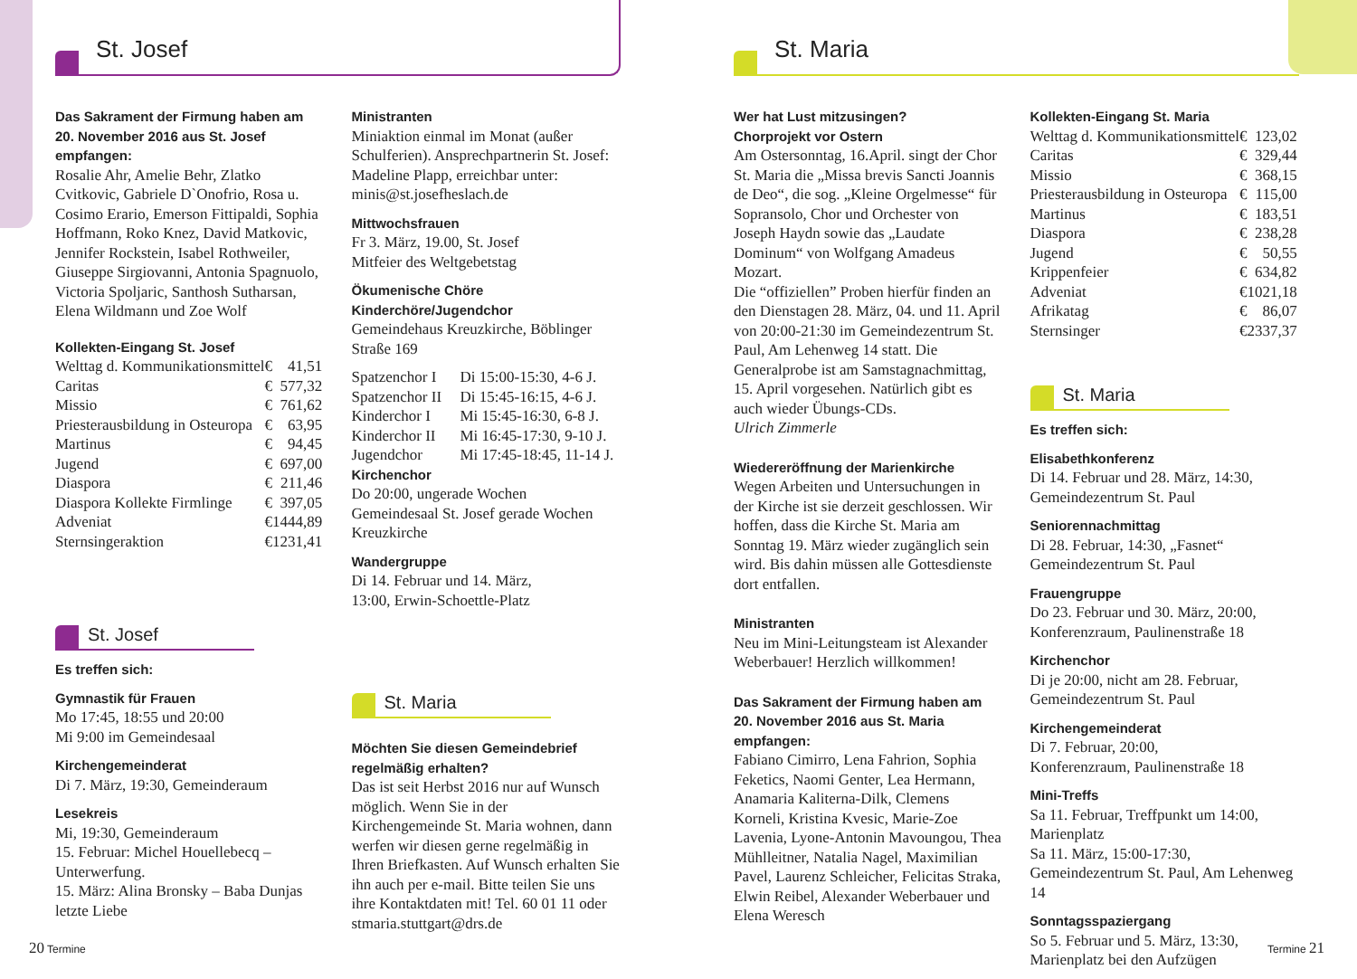St. Josef
Das Sakrament der Firmung haben am 20. November 2016 aus St. Josef empfangen:
Rosalie Ahr, Amelie Behr, Zlatko Cvitkovic, Gabriele D`Onofrio, Rosa u. Cosimo Erario, Emerson Fittipaldi, Sophia Hoffmann, Roko Knez, David Matkovic, Jennifer Rockstein, Isabel Rothweiler, Giuseppe Sirgiovanni, Antonia Spagnuolo, Victoria Spoljaric, Santhosh Sutharsan, Elena Wildmann und Zoe Wolf
Kollekten-Eingang St. Josef
| Welttag d. Kommunikationsmittel | € | 41,51 |
| Caritas | € | 577,32 |
| Missio | € | 761,62 |
| Priesterausbildung in Osteuropa | € | 63,95 |
| Martinus | € | 94,45 |
| Jugend | € | 697,00 |
| Diaspora | € | 211,46 |
| Diaspora Kollekte Firmlinge | € | 397,05 |
| Adveniat | € | 1444,89 |
| Sternsingeraktion | € | 1231,41 |
St. Josef
Es treffen sich:
Gymnastik für Frauen
Mo 17:45, 18:55 und 20:00
Mi 9:00 im Gemeindesaal
Kirchengemeinderat
Di 7. März, 19:30, Gemeinderaum
Lesekreis
Mi, 19:30, Gemeinderaum
15. Februar: Michel Houellebecq – Unterwerfung.
15. März: Alina Bronsky – Baba Dunjas letzte Liebe
Ministranten
Miniaktion einmal im Monat (außer Schulferien). Ansprechpartnerin St. Josef: Madeline Plapp, erreichbar unter: minis@st.josefheslach.de
Mittwochsfrauen
Fr 3. März, 19.00, St. Josef
Mitfeier des Weltgebetstag
Ökumenische Chöre
Kinderchöre/Jugendchor
Gemeindehaus Kreuzkirche, Böblinger Straße 169
| Spatzenchor I | Di 15:00-15:30, 4-6 J. |
| Spatzenchor II | Di 15:45-16:15, 4-6 J. |
| Kinderchor I | Mi 15:45-16:30, 6-8 J. |
| Kinderchor II | Mi 16:45-17:30, 9-10 J. |
| Jugendchor | Mi 17:45-18:45, 11-14 J. |
Kirchenchor
Do 20:00, ungerade Wochen
Gemeindesaal St. Josef gerade Wochen
Kreuzkirche
Wandergruppe
Di 14. Februar und 14. März,
13:00, Erwin-Schoettle-Platz
St. Maria
Möchten Sie diesen Gemeindebrief regelmäßig erhalten?
Das ist seit Herbst 2016 nur auf Wunsch möglich. Wenn Sie in der Kirchengemeinde St. Maria wohnen, dann werfen wir diesen gerne regelmäßig in Ihren Briefkasten. Auf Wunsch erhalten Sie ihn auch per e-mail. Bitte teilen Sie uns ihre Kontaktdaten mit! Tel. 60 01 11 oder stmaria.stuttgart@drs.de
20 Termine
St. Maria
Wer hat Lust mitzusingen?
Chorprojekt vor Ostern
Am Ostersonntag, 16.April. singt der Chor St. Maria die „Missa brevis Sancti Joannis de Deo“, die sog. „Kleine Orgelmesse“ für Sopransolo, Chor und Orchester von Joseph Haydn sowie das „Laudate Dominum“ von Wolfgang Amadeus Mozart.
Die “offiziellen” Proben hierfür finden an den Dienstagen 28. März, 04. und 11. April von 20:00-21:30 im Gemeindezentrum St. Paul, Am Lehenweg 14 statt. Die Generalprobe ist am Samstagnachmittag, 15. April vorgesehen. Natürlich gibt es auch wieder Übungs-CDs.
Ulrich Zimmerle
Wiedereröffnung der Marienkirche
Wegen Arbeiten und Untersuchungen in der Kirche ist sie derzeit geschlossen. Wir hoffen, dass die Kirche St. Maria am Sonntag 19. März wieder zugänglich sein wird. Bis dahin müssen alle Gottesdienste dort entfallen.
Ministranten
Neu im Mini-Leitungsteam ist Alexander Weberbauer! Herzlich willkommen!
Das Sakrament der Firmung haben am 20. November 2016 aus St. Maria empfangen:
Fabiano Cimirro, Lena Fahrion, Sophia Feketics, Naomi Genter, Lea Hermann, Anamaria Kaliterna-Dilk, Clemens Korneli, Kristina Kvesic, Marie-Zoe Lavenia, Lyone-Antonin Mavoungou, Thea Mühlleitner, Natalia Nagel, Maximilian Pavel, Laurenz Schleicher, Felicitas Straka, Elwin Reibel, Alexander Weberbauer und Elena Weresch
Kollekten-Eingang St. Maria
| Welttag d. Kommunikationsmittel | € | 123,02 |
| Caritas | € | 329,44 |
| Missio | € | 368,15 |
| Priesterausbildung in Osteuropa | € | 115,00 |
| Martinus | € | 183,51 |
| Diaspora | € | 238,28 |
| Jugend | € | 50,55 |
| Krippenfeier | € | 634,82 |
| Adveniat | € | 1021,18 |
| Afrikatag | € | 86,07 |
| Sternsinger | € | 2337,37 |
St. Maria
Es treffen sich:
Elisabethkonferenz
Di 14. Februar und 28. März, 14:30, Gemeindezentrum St. Paul
Seniorennachmittag
Di 28. Februar, 14:30, „Fasnet“
Gemeindezentrum St. Paul
Frauengruppe
Do 23. Februar und 30. März, 20:00, Konferenzraum, Paulinenstraße 18
Kirchenchor
Di je 20:00, nicht am 28. Februar, Gemeindezentrum St. Paul
Kirchengemeinderat
Di 7. Februar, 20:00,
Konferenzraum, Paulinenstraße 18
Mini-Treffs
Sa 11. Februar, Treffpunkt um 14:00, Marienplatz
Sa 11. März, 15:00-17:30, Gemeindezentrum St. Paul, Am Lehenweg 14
Sonntagsspaziergang
So 5. Februar und 5. März, 13:30, Marienplatz bei den Aufzügen
Termine 21